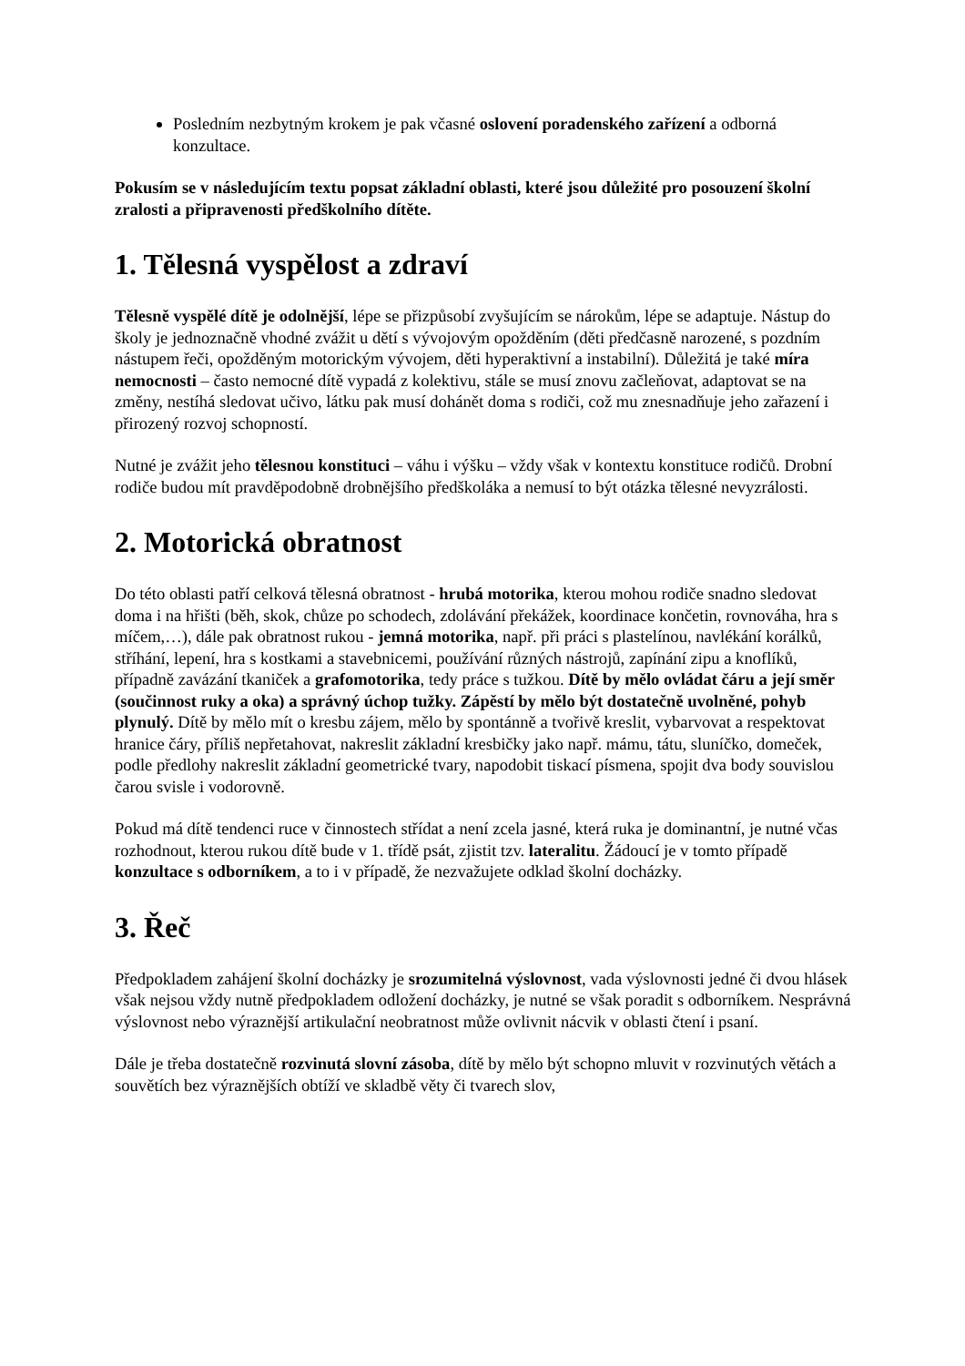Posledním nezbytným krokem je pak včasné oslovení poradenského zařízení a odborná konzultace.
Pokusím se v následujícím textu popsat základní oblasti, které jsou důležité pro posouzení školní zralosti a připravenosti předškolního dítěte.
1. Tělesná vyspělost a zdraví
Tělesně vyspělé dítě je odolnější, lépe se přizpůsobí zvyšujícím se nárokům, lépe se adaptuje. Nástup do školy je jednoznačně vhodné zvážit u dětí s vývojovým opožděním (děti předčasně narozené, s pozdním nástupem řeči, opožděným motorickým vývojem, děti hyperaktivní a instabilní). Důležitá je také míra nemocnosti – často nemocné dítě vypadá z kolektivu, stále se musí znovu začleňovat, adaptovat se na změny, nestíhá sledovat učivo, látku pak musí dohánět doma s rodiči, což mu znesnadňuje jeho zařazení i přirozený rozvoj schopností.
Nutné je zvážit jeho tělesnou konstituci – váhu i výšku – vždy však v kontextu konstituce rodičů. Drobní rodiče budou mít pravděpodobně drobnějšího předškoláka a nemusí to být otázka tělesné nevyzrálosti.
2. Motorická obratnost
Do této oblasti patří celková tělesná obratnost - hrubá motorika, kterou mohou rodiče snadno sledovat doma i na hřišti (běh, skok, chůze po schodech, zdolávání překážek, koordinace končetin, rovnováha, hra s míčem,…), dále pak obratnost rukou - jemná motorika, např. při práci s plastelínou, navlékání korálků, stříhání, lepení, hra s kostkami a stavebnicemi, používání různých nástrojů, zapínání zipu a knoflíků, případně zavázání tkaniček a grafomotorika, tedy práce s tužkou. Dítě by mělo ovládat čáru a její směr (součinnost ruky a oka) a správný úchop tužky. Zápěstí by mělo být dostatečně uvolněné, pohyb plynulý. Dítě by mělo mít o kresbu zájem, mělo by spontánně a tvořivě kreslit, vybarvovat a respektovat hranice čáry, příliš nepřetahovat, nakreslit základní kresbičky jako např. mámu, tátu, sluníčko, domeček, podle předlohy nakreslit základní geometrické tvary, napodobit tiskací písmena, spojit dva body souvislou čarou svisle i vodorovně.
Pokud má dítě tendenci ruce v činnostech střídat a není zcela jasné, která ruka je dominantní, je nutné včas rozhodnout, kterou rukou dítě bude v 1. třídě psát, zjistit tzv. lateralitu. Žádoucí je v tomto případě konzultace s odborníkem, a to i v případě, že nezvažujete odklad školní docházky.
3. Řeč
Předpokladem zahájení školní docházky je srozumitelná výslovnost, vada výslovnosti jedné či dvou hlásek však nejsou vždy nutně předpokladem odložení docházky, je nutné se však poradit s odborníkem. Nesprávná výslovnost nebo výraznější artikulační neobratnost může ovlivnit nácvik v oblasti čtení i psaní.
Dále je třeba dostatečně rozvinutá slovní zásoba, dítě by mělo být schopno mluvit v rozvinutých větách a souvětích bez výraznějších obtíží ve skladbě věty či tvarech slov,